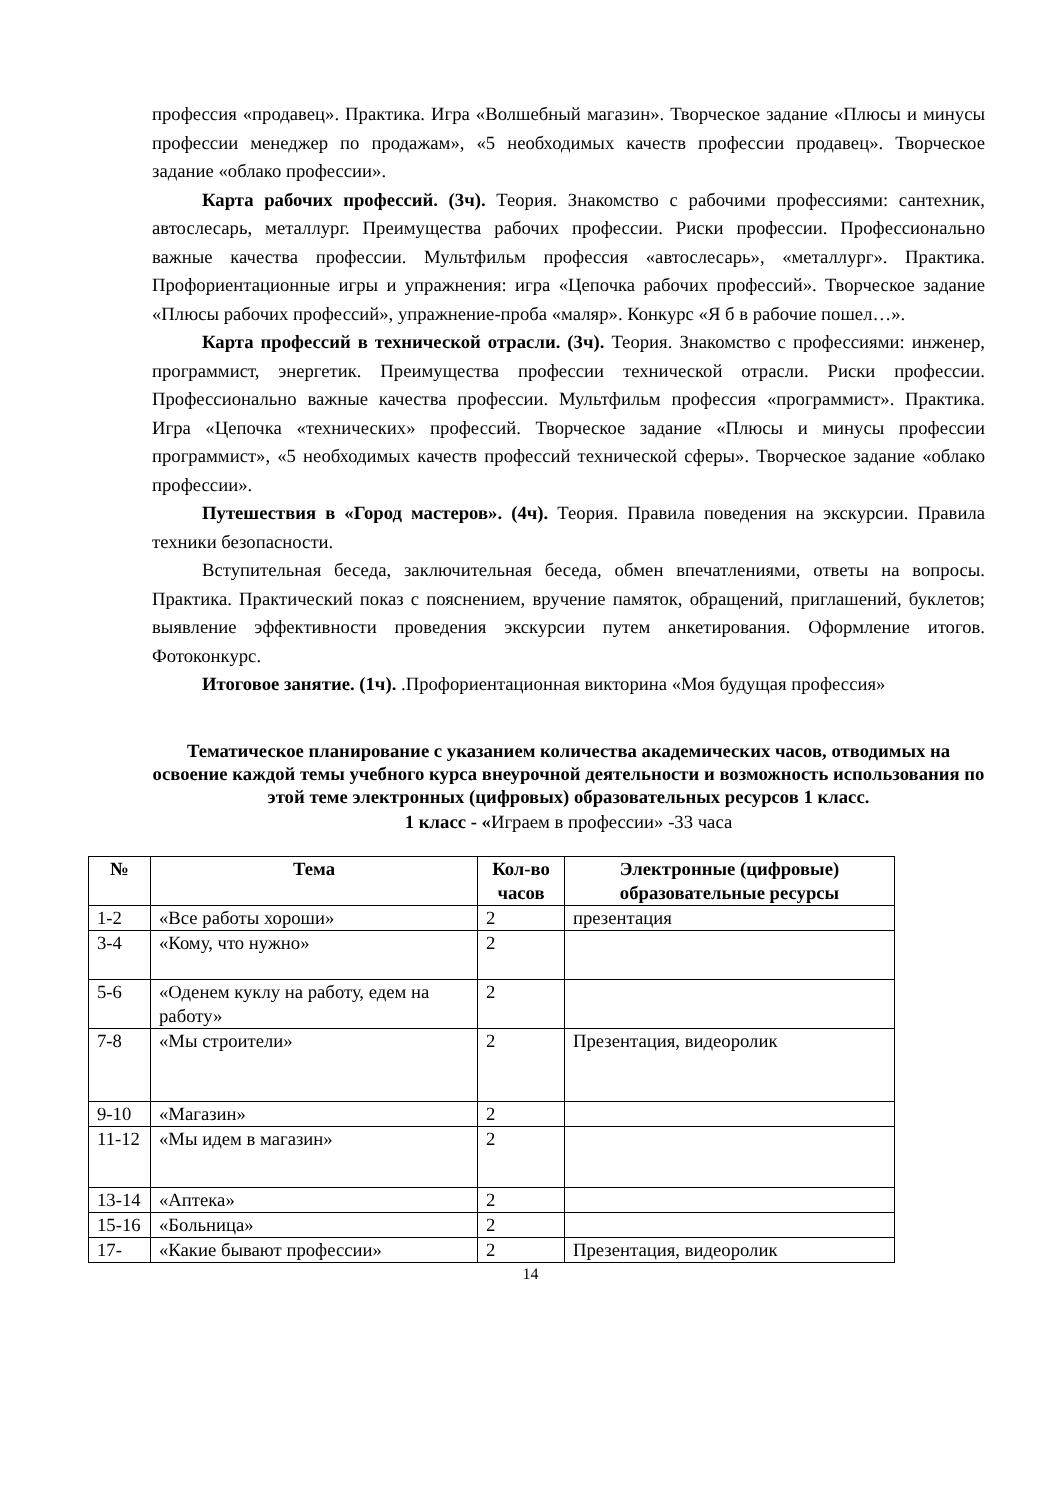профессия «продавец». Практика. Игра «Волшебный магазин». Творческое задание «Плюсы и минусы профессии менеджер по продажам», «5 необходимых качеств профессии продавец». Творческое задание «облако профессии».
Карта рабочих профессий. (3ч). Теория. Знакомство с рабочими профессиями: сантехник, автослесарь, металлург. Преимущества рабочих профессии. Риски профессии. Профессионально важные качества профессии. Мультфильм профессия «автослесарь», «металлург». Практика. Профориентационные игры и упражнения: игра «Цепочка рабочих профессий». Творческое задание «Плюсы рабочих профессий», упражнение-проба «маляр». Конкурс «Я б в рабочие пошел…».
Карта профессий в технической отрасли. (3ч). Теория. Знакомство с профессиями: инженер, программист, энергетик. Преимущества профессии технической отрасли. Риски профессии. Профессионально важные качества профессии. Мультфильм профессия «программист». Практика. Игра «Цепочка «технических» профессий. Творческое задание «Плюсы и минусы профессии программист», «5 необходимых качеств профессий технической сферы». Творческое задание «облако профессии».
Путешествия в «Город мастеров». (4ч). Теория. Правила поведения на экскурсии. Правила техники безопасности.
Вступительная беседа, заключительная беседа, обмен впечатлениями, ответы на вопросы. Практика. Практический показ с пояснением, вручение памяток, обращений, приглашений, буклетов; выявление эффективности проведения экскурсии путем анкетирования. Оформление итогов. Фотоконкурс.
Итоговое занятие. (1ч). .Профориентационная викторина «Моя будущая профессия»
Тематическое планирование с указанием количества академических часов, отводимых на освоение каждой темы учебного курса внеурочной деятельности и возможность использования по этой теме электронных (цифровых) образовательных ресурсов 1 класс.
1 класс - «Играем в профессии» -33 часа
| № | Тема | Кол-во часов | Электронные (цифровые) образовательные ресурсы |
| --- | --- | --- | --- |
| 1-2 | «Все работы хороши» | 2 | презентация |
| 3-4 | «Кому, что нужно» | 2 | |
| 5-6 | «Оденем куклу на работу, едем на работу» | 2 | |
| 7-8 | «Мы строители» | 2 | Презентация, видеоролик |
| 9-10 | «Магазин» | 2 | |
| 11-12 | «Мы идем в магазин» | 2 | |
| 13-14 | «Аптека» | 2 | |
| 15-16 | «Больница» | 2 | |
| 17- | «Какие бывают профессии» | 2 | Презентация, видеоролик |
14